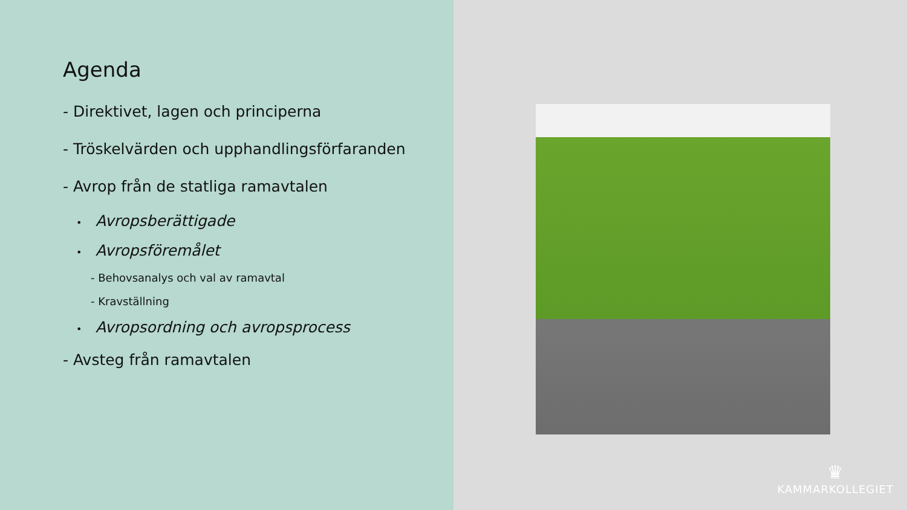Agenda
- Direktivet, lagen och principerna
- Tröskelvärden och upphandlingsförfaranden
- Avrop från de statliga ramavtalen
• Avropsberättigade
• Avropsföremålet
- Behovsanalys och val av ramavtal
- Kravställning
• Avropsordning och avropsprocess
- Avsteg från ramavtalen
♛
KAMMARKOLLEGIET